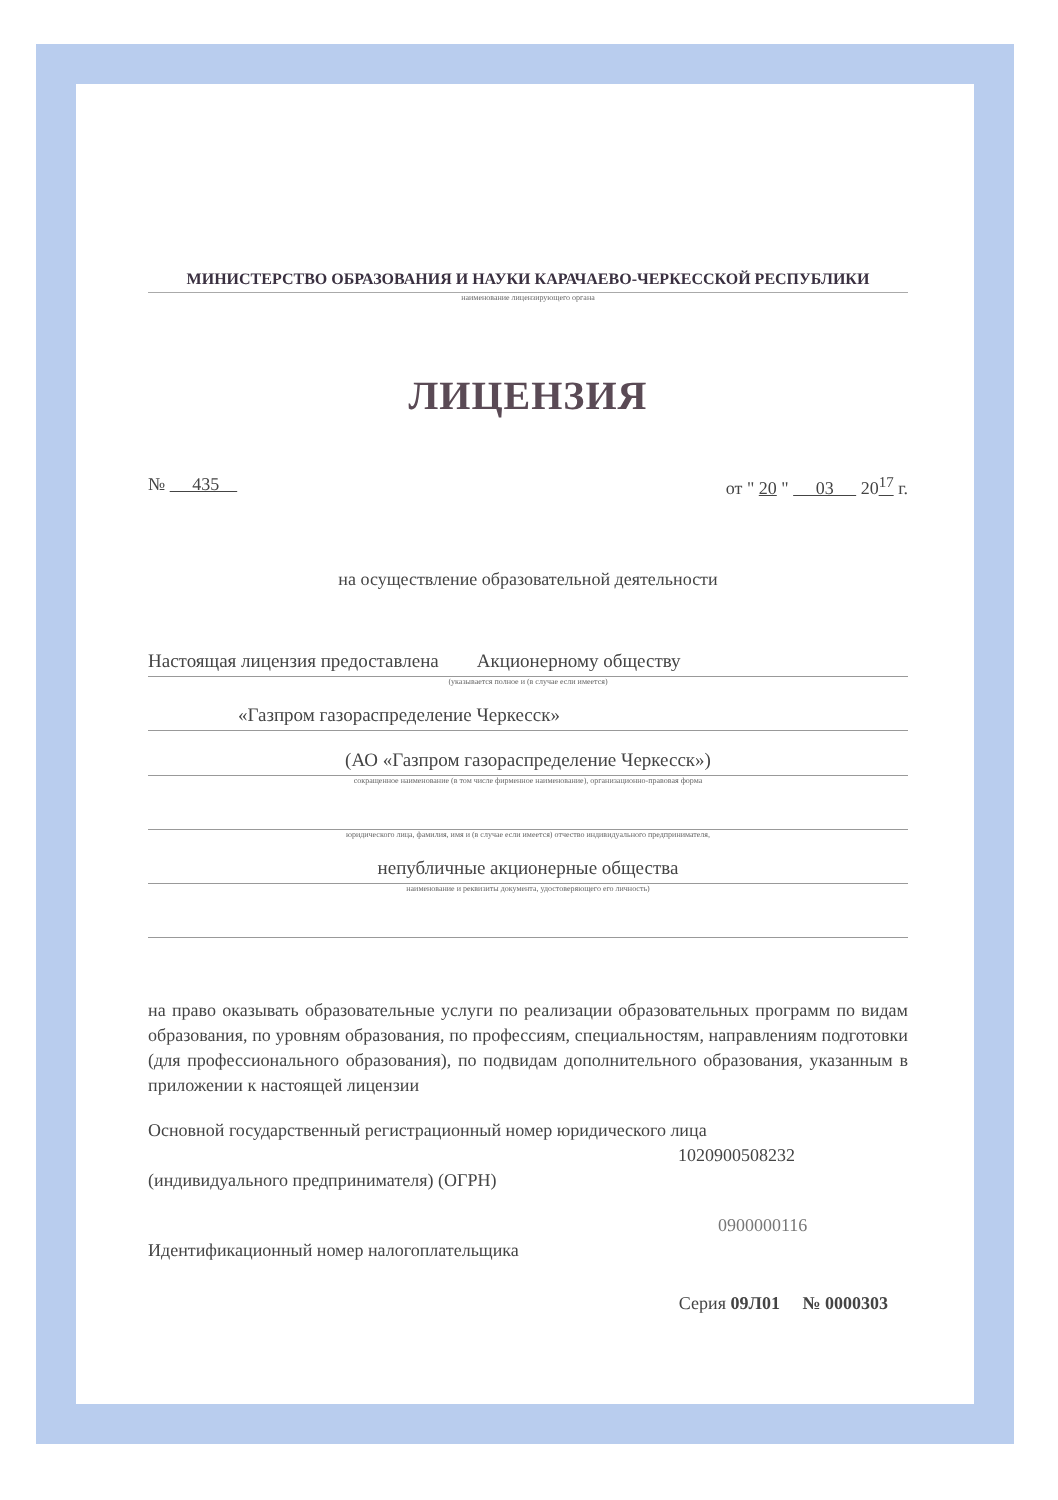МИНИСТЕРСТВО ОБРАЗОВАНИЯ И НАУКИ КАРАЧАЕВО-ЧЕРКЕССКОЙ РЕСПУБЛИКИ
наименование лицензирующего органа
ЛИЦЕНЗИЯ
№ 435 от " 20 " 03 20<sup>17</sup> г.
на осуществление образовательной деятельности
Настоящая лицензия предоставлена Акционерному обществу
(указывается полное и (в случае если имеется)
«Газпром газораспределение Черкесск»
(АО «Газпром газораспределение Черкесск»)
сокращенное наименование (в том числе фирменное наименование), организационно-правовая форма
юридического лица, фамилия, имя и (в случае если имеется) отчество индивидуального предпринимателя,
непубличные акционерные общества
наименование и реквизиты документа, удостоверяющего его личность)
на право оказывать образовательные услуги по реализации образовательных программ по видам образования, по уровням образования, по профессиям, специальностям, направлениям подготовки (для профессионального образования), по подвидам дополнительного образования, указанным в приложении к настоящей лицензии
Основной государственный регистрационный номер юридического лица
1020900508232
(индивидуального предпринимателя) (ОГРН)
0900000116
Идентификационный номер налогоплательщика
Серия 09Л01 № 0000303